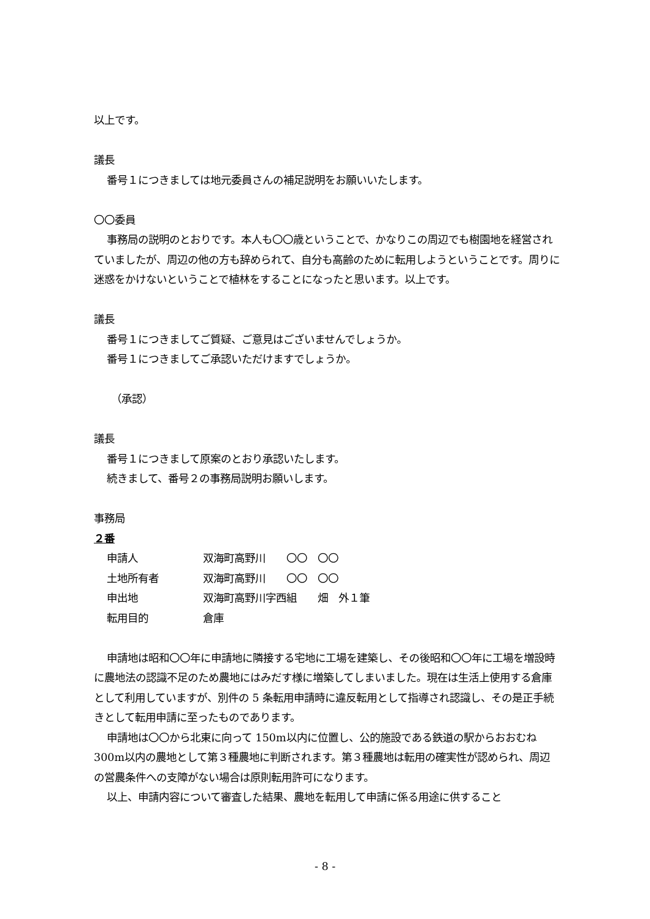以上です。
議長
番号１につきましては地元委員さんの補足説明をお願いいたします。
〇〇委員
事務局の説明のとおりです。本人も〇〇歳ということで、かなりこの周辺でも樹園地を経営されていましたが、周辺の他の方も辞められて、自分も高齢のために転用しようということです。周りに迷惑をかけないということで植林をすることになったと思います。以上です。
議長
番号１につきましてご質疑、ご意見はございませんでしょうか。
番号１につきましてご承認いただけますでしょうか。
（承認）
議長
番号１につきまして原案のとおり承認いたします。
続きまして、番号２の事務局説明お願いします。
事務局
２番
| 申請人 | 双海町高野川 〇〇 〇〇 |
| 土地所有者 | 双海町高野川 〇〇 〇〇 |
| 申出地 | 双海町高野川字西組 畑 外１筆 |
| 転用目的 | 倉庫 |
申請地は昭和〇〇年に申請地に隣接する宅地に工場を建築し、その後昭和〇〇年に工場を増設時に農地法の認識不足のため農地にはみだす様に増築してしまいました。現在は生活上使用する倉庫として利用していますが、別件の 5 条転用申請時に違反転用として指導され認識し、その是正手続きとして転用申請に至ったものであります。
申請地は〇〇から北東に向って 150m以内に位置し、公的施設である鉄道の駅からおおむね 300m以内の農地として第３種農地に判断されます。第３種農地は転用の確実性が認められ、周辺の営農条件への支障がない場合は原則転用許可になります。
以上、申請内容について審査した結果、農地を転用して申請に係る用途に供すること
- 8 -